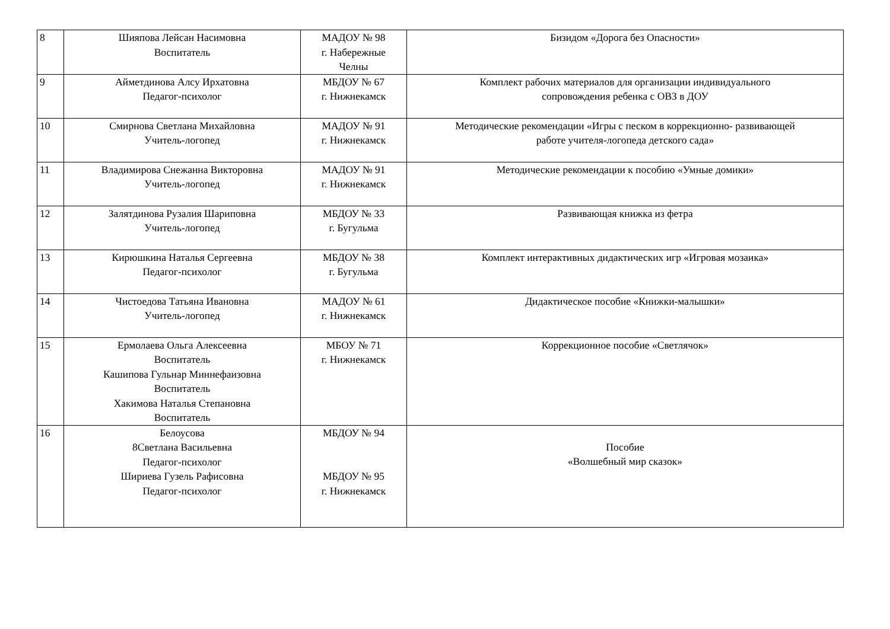| 8 | Шияпова Лейсан Насимовна Воспитатель | МАДОУ № 98 г. Набережные Челны | Бизидом «Дорога без Опасности» |
| 9 | Айметдинова Алсу Ирхатовна Педагог-психолог | МБДОУ № 67 г. Нижнекамск | Комплект рабочих материалов для организации индивидуального сопровождения ребенка с ОВЗ в ДОУ |
| 10 | Смирнова Светлана Михайловна Учитель-логопед | МАДОУ № 91 г. Нижнекамск | Методические рекомендации «Игры с песком в коррекционно- развивающей работе учителя-логопеда детского сада» |
| 11 | Владимирова Снежанна Викторовна Учитель-логопед | МАДОУ № 91 г. Нижнекамск | Методические рекомендации к пособию «Умные домики» |
| 12 | Залятдинова Рузалия Шариповна Учитель-логопед | МБДОУ № 33 г. Бугульма | Развивающая книжка из фетра |
| 13 | Кирюшкина Наталья Сергеевна Педагог-психолог | МБДОУ № 38 г. Бугульма | Комплект интерактивных дидактических игр «Игровая мозаика» |
| 14 | Чистоедова Татьяна Ивановна Учитель-логопед | МАДОУ № 61 г. Нижнекамск | Дидактическое пособие «Книжки-малышки» |
| 15 | Ермолаева Ольга Алексеевна Воспитатель Кашипова Гульнар Миннефаизовна Воспитатель Хакимова Наталья Степановна Воспитатель | МБОУ № 71 г. Нижнекамск | Коррекционное пособие «Светлячок» |
| 16 | Белоусова 8Светлана Васильевна Педагог-психолог Шириева Гузель Рафисовна Педагог-психолог | МБДОУ № 94 МБДОУ № 95 г. Нижнекамск | Пособие «Волшебный мир сказок» |